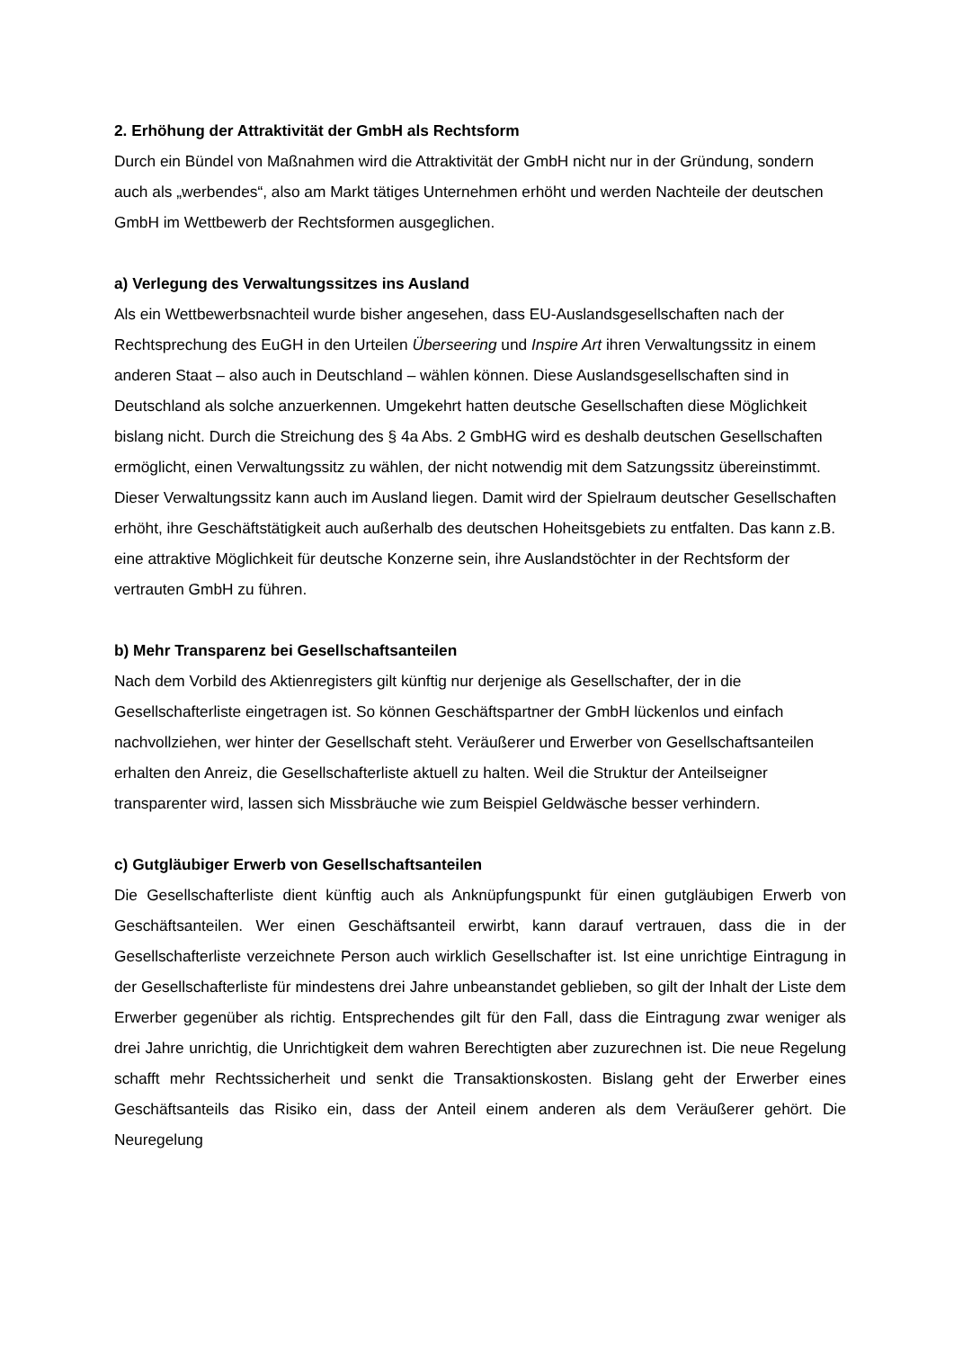2. Erhöhung der Attraktivität der GmbH als Rechtsform
Durch ein Bündel von Maßnahmen wird die Attraktivität der GmbH nicht nur in der Gründung, sondern auch als „werbendes“, also am Markt tätiges Unternehmen erhöht und werden Nachteile der deutschen GmbH im Wettbewerb der Rechtsformen ausgeglichen.
a) Verlegung des Verwaltungssitzes ins Ausland
Als ein Wettbewerbsnachteil wurde bisher angesehen, dass EU-Auslandsgesellschaften nach der Rechtsprechung des EuGH in den Urteilen Überseering und Inspire Art ihren Verwaltungssitz in einem anderen Staat – also auch in Deutschland – wählen können. Diese Auslandsgesellschaften sind in Deutschland als solche anzuerkennen. Umgekehrt hatten deutsche Gesellschaften diese Möglichkeit bislang nicht. Durch die Streichung des § 4a Abs. 2 GmbHG wird es deshalb deutschen Gesellschaften ermöglicht, einen Verwaltungssitz zu wählen, der nicht notwendig mit dem Satzungssitz übereinstimmt. Dieser Verwaltungssitz kann auch im Ausland liegen. Damit wird der Spielraum deutscher Gesellschaften erhöht, ihre Geschäftstätigkeit auch außerhalb des deutschen Hoheitsgebiets zu entfalten. Das kann z.B. eine attraktive Möglichkeit für deutsche Konzerne sein, ihre Auslandstöchter in der Rechtsform der vertrauten GmbH zu führen.
b) Mehr Transparenz bei Gesellschaftsanteilen
Nach dem Vorbild des Aktienregisters gilt künftig nur derjenige als Gesellschafter, der in die Gesellschafterliste eingetragen ist. So können Geschäftspartner der GmbH lückenlos und einfach nachvollziehen, wer hinter der Gesellschaft steht. Veräußerer und Erwerber von Gesellschaftsanteilen erhalten den Anreiz, die Gesellschafterliste aktuell zu halten. Weil die Struktur der Anteilseigner transparenter wird, lassen sich Missbräuche wie zum Beispiel Geldwäsche besser verhindern.
c) Gutgläubiger Erwerb von Gesellschaftsanteilen
Die Gesellschafterliste dient künftig auch als Anknüpfungspunkt für einen gutgläubigen Erwerb von Geschäftsanteilen. Wer einen Geschäftsanteil erwirbt, kann darauf vertrauen, dass die in der Gesellschafterliste verzeichnete Person auch wirklich Gesellschafter ist. Ist eine unrichtige Eintragung in der Gesellschafterliste für mindestens drei Jahre unbeanstandet geblieben, so gilt der Inhalt der Liste dem Erwerber gegenüber als richtig. Entsprechendes gilt für den Fall, dass die Eintragung zwar weniger als drei Jahre unrichtig, die Unrichtigkeit dem wahren Berechtigten aber zuzurechnen ist. Die neue Regelung schafft mehr Rechtssicherheit und senkt die Transaktionskosten. Bislang geht der Erwerber eines Geschäftsanteils das Risiko ein, dass der Anteil einem anderen als dem Veräußerer gehört. Die Neuregelung